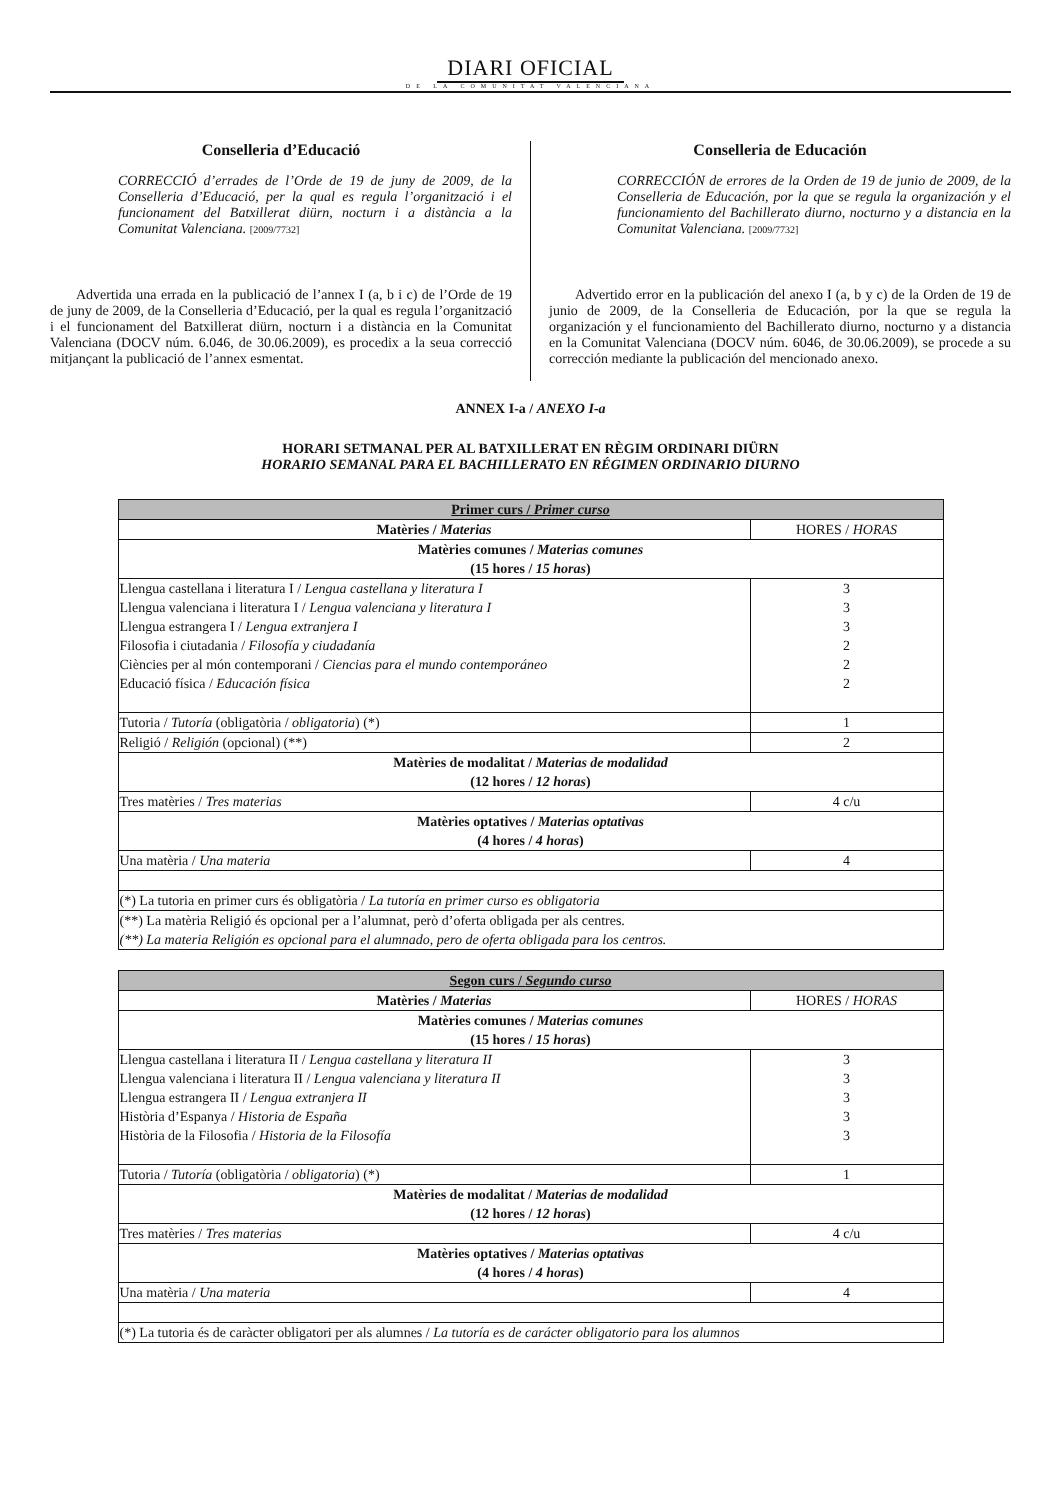DIARI OFICIAL
DE LA COMUNITAT VALENCIANA
Conselleria d’Educació
CORRECCIÓ d’errades de l’Orde de 19 de juny de 2009, de la Conselleria d’Educació, per la qual es regula l’organització i el funcionament del Batxillerat diürn, nocturn i a distància a la Comunitat Valenciana. [2009/7732]
Advertida una errada en la publicació de l’annex I (a, b i c) de l’Orde de 19 de juny de 2009, de la Conselleria d’Educació, per la qual es regula l’organització i el funcionament del Batxillerat diürn, nocturn i a distància en la Comunitat Valenciana (DOCV núm. 6.046, de 30.06.2009), es procedix a la seua correcció mitjançant la publicació de l’annex esmentat.
Conselleria de Educación
CORRECCIÓN de errores de la Orden de 19 de junio de 2009, de la Conselleria de Educación, por la que se regula la organización y el funcionamiento del Bachillerato diurno, nocturno y a distancia en la Comunitat Valenciana. [2009/7732]
Advertido error en la publicación del anexo I (a, b y c) de la Orden de 19 de junio de 2009, de la Conselleria de Educación, por la que se regula la organización y el funcionamiento del Bachillerato diurno, nocturno y a distancia en la Comunitat Valenciana (DOCV núm. 6046, de 30.06.2009), se procede a su corrección mediante la publicación del mencionado anexo.
ANNEX I-a / ANEXO I-a
HORARI SETMANAL PER AL BATXILLERAT EN RÈGIM ORDINARI DIÜRN
HORARIO SEMANAL PARA EL BACHILLERATO EN RÉGIMEN ORDINARIO DIURNO
| Primer curs / Primer curso | |
| Matèries / Materias | HORES / HORAS |
| Matèries comunes / Materias comunes (15 hores / 15 horas ) | |
| Llengua castellana i literatura I / Lengua castellana y literatura I Llengua valenciana i literatura I / Lengua valenciana y literatura I Llengua estrangera I / Lengua extranjera I Filosofia i ciutadania / Filosofía y ciudadanía Ciències per al món contemporani / Ciencias para el mundo contemporáneo Educació física / Educación física | 3 3 3 2 2 2 |
| Tutoria / Tutoría (obligatòria / obligatoria ) (*) | 1 |
| Religió / Religión (opcional) (**) | 2 |
| Matèries de modalitat / Materias de modalidad (12 hores / 12 horas ) | |
| Tres matèries / Tres materias | 4 c/u |
| Matèries optatives / Materias optativas (4 hores / 4 horas ) | |
| Una matèria / Una materia | 4 |
| (*) La tutoria en primer curs és obligatòria / La tutoría en primer curso es obligatoria | |
| (**) La matèria Religió és opcional per a l’alumnat, però d’oferta obligada per als centres. (**) La materia Religión es opcional para el alumnado, pero de oferta obligada para los centros. | |
| Segon curs / Segundo curso | |
| Matèries / Materias | HORES / HORAS |
| Matèries comunes / Materias comunes (15 hores / 15 horas ) | |
| Llengua castellana i literatura II / Lengua castellana y literatura II Llengua valenciana i literatura II / Lengua valenciana y literatura II Llengua estrangera II / Lengua extranjera II Història d’Espanya / Historia de España Història de la Filosofia / Historia de la Filosofía | 3 3 3 3 3 |
| Tutoria / Tutoría (obligatòria / obligatoria ) (*) | 1 |
| Matèries de modalitat / Materias de modalidad (12 hores / 12 horas ) | |
| Tres matèries / Tres materias | 4 c/u |
| Matèries optatives / Materias optativas (4 hores / 4 horas ) | |
| Una matèria / Una materia | 4 |
| (*) La tutoria és de caràcter obligatori per als alumnes / La tutoría es de carácter obligatorio para los alumnos | |